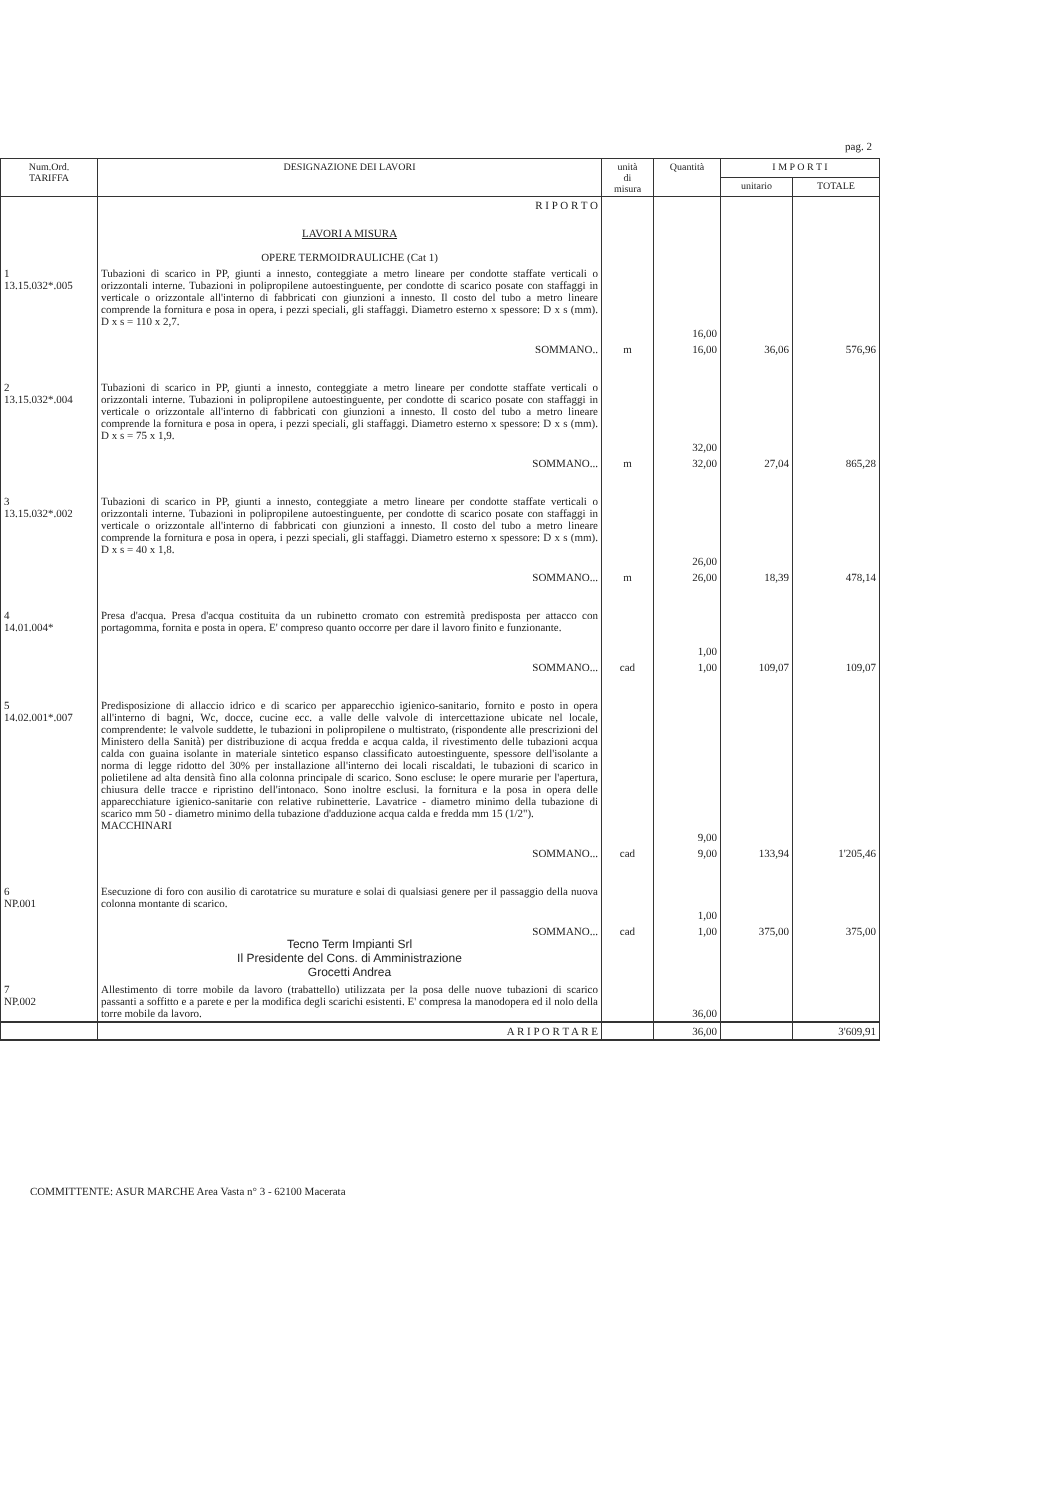pag. 2
| Num.Ord. TARIFFA | DESIGNAZIONE DEI LAVORI | unità di misura | Quantità | I M P O R T I | |
| --- | --- | --- | --- | --- | --- |
| | | | | unitario | TOTALE |
| | R I P O R T O | | | | |
| | LAVORI A MISURA OPERE TERMOIDRAULICHE (Cat 1) | | | | |
| 1 13.15.032*.005 | Tubazioni di scarico in PP, giunti a innesto, conteggiate a metro lineare per condotte staffate verticali o orizzontali interne. Tubazioni in polipropilene autoestinguente, per condotte di scarico posate con staffaggi in verticale o orizzontale all'interno di fabbricati con giunzioni a innesto. Il costo del tubo a metro lineare comprende la fornitura e posa in opera, i pezzi speciali, gli staffaggi. Diametro esterno x spessore: D x s (mm). D x s = 110 x 2,7. | | 16,00 | | |
| | SOMMANO.. | m | 16,00 | 36,06 | 576,96 |
| 2 13.15.032*.004 | Tubazioni di scarico in PP, giunti a innesto, conteggiate a metro lineare per condotte staffate verticali o orizzontali interne. Tubazioni in polipropilene autoestinguente, per condotte di scarico posate con staffaggi in verticale o orizzontale all'interno di fabbricati con giunzioni a innesto. Il costo del tubo a metro lineare comprende la fornitura e posa in opera, i pezzi speciali, gli staffaggi. Diametro esterno x spessore: D x s (mm). D x s = 75 x 1,9. | | 32,00 | | |
| | SOMMANO... | m | 32,00 | 27,04 | 865,28 |
| 3 13.15.032*.002 | Tubazioni di scarico in PP, giunti a innesto, conteggiate a metro lineare per condotte staffate verticali o orizzontali interne. Tubazioni in polipropilene autoestinguente, per condotte di scarico posate con staffaggi in verticale o orizzontale all'interno di fabbricati con giunzioni a innesto. Il costo del tubo a metro lineare comprende la fornitura e posa in opera, i pezzi speciali, gli staffaggi. Diametro esterno x spessore: D x s (mm). D x s = 40 x 1,8. | | 26,00 | | |
| | SOMMANO... | m | 26,00 | 18,39 | 478,14 |
| 4 14.01.004* | Presa d'acqua. Presa d'acqua costituita da un rubinetto cromato con estremità predisposta per attacco con portagomma, fornita e posta in opera. E' compreso quanto occorre per dare il lavoro finito e funzionante. | | 1,00 | | |
| | SOMMANO... | cad | 1,00 | 109,07 | 109,07 |
| 5 14.02.001*.007 | Predisposizione di allaccio idrico e di scarico per apparecchio igienico-sanitario, fornito e posto in opera all'interno di bagni, Wc, docce, cucine ecc. a valle delle valvole di intercettazione ubicate nel locale, comprendente: le valvole suddette, le tubazioni in polipropilene o multistrato, (rispondente alle prescrizioni del Ministero della Sanità) per distribuzione di acqua fredda e acqua calda, il rivestimento delle tubazioni acqua calda con guaina isolante in materiale sintetico espanso classificato autoestinguente, spessore dell'isolante a norma di legge ridotto del 30% per installazione all'interno dei locali riscaldati, le tubazioni di scarico in polietilene ad alta densità fino alla colonna principale di scarico. Sono escluse: le opere murarie per l'apertura, chiusura delle tracce e ripristino dell'intonaco. Sono inoltre esclusi. la fornitura e la posa in opera delle apparecchiature igienico-sanitarie con relative rubinetterie. Lavatrice - diametro minimo della tubazione di scarico mm 50 - diametro minimo della tubazione d'adduzione acqua calda e fredda mm 15 (1/2"). MACCHINARI | | 9,00 | | |
| | SOMMANO... | cad | 9,00 | 133,94 | 1'205,46 |
| 6 NP.001 | Esecuzione di foro con ausilio di carotatrice su murature e solai di qualsiasi genere per il passaggio della nuova colonna montante di scarico. | | 1,00 | | |
| | SOMMANO... Tecno Term Impianti Srl Il Presidente del Cons. di Amministrazione Grocetti Andrea | cad | 1,00 | 375,00 | 375,00 |
| 7 NP.002 | Allestimento di torre mobile da lavoro (trabattello) utilizzata per la posa delle nuove tubazioni di scarico passanti a soffitto e a parete e per la modifica degli scarichi esistenti. E' compresa la manodopera ed il nolo della torre mobile da lavoro. | | 36,00 | | |
| | A R I P O R T A R E | | 36,00 | | 3'609,91 |
COMMITTENTE: ASUR MARCHE Area Vasta n° 3 - 62100 Macerata